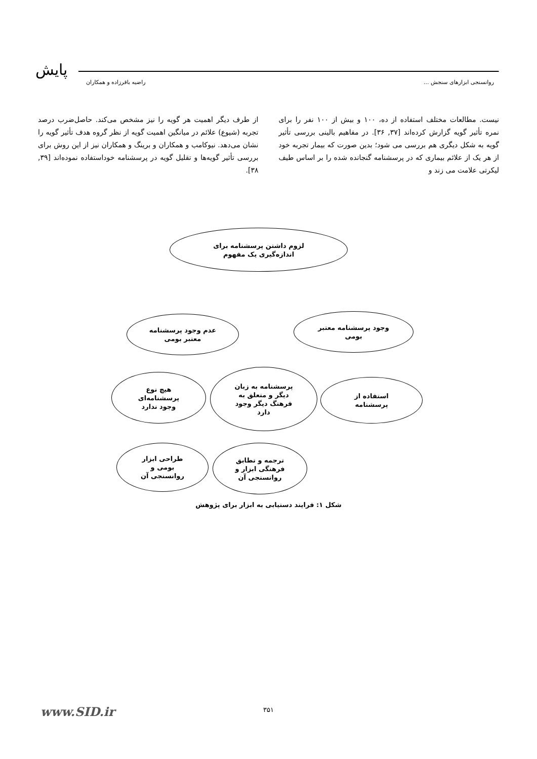پایش
روانسنجی ابزارهای سنجش ... راضیه باقرزاده و همکاران
نیست. مطالعات مختلف استفاده از ده، ۱۰۰ و بیش از ۱۰۰ نفر را برای نمره تأثیر گویه گزارش کرده‌اند [۳۷, ۳۶]. در مفاهیم بالینی بررسی تأثیر گویه به شکل دیگری هم بررسی می شود؛ بدین صورت که بیمار تجربه خود از هر یک از علائم بیماری که در پرسشنامه گنجانده شده را بر اساس طیف لیکرتی علامت می زند و
از طرف دیگر اهمیت هر گویه را نیز مشخص می‌کند. حاصل‌ضرب درصد تجربه (شیوع) علائم در میانگین اهمیت گویه از نظر گروه هدف تأثیر گویه را نشان می‌دهد. نیوکامب و همکاران و برینگ و همکاران نیز از این روش برای بررسی تأثیر گویه‌ها و تقلیل گویه در پرسشنامه خوداستفاده نموده‌اند [۳۹, ۳۸].
لزوم داشتن پرسشنامه برای
اندازه‌گیری یک مفهوم
وجود پرسشنامه معتبر
بومی
عدم وجود پرسشنامه
معتبر بومی
استفاده از
پرسشنامه
هیچ نوع
پرسشنامه‌ای
وجود ندارد
پرسشنامه به زبان
دیگر و متعلق به
فرهنگ دیگر وجود
دارد
طراحی ابزار
بومی و
روانسنجی آن
ترجمه و تطابق
فرهنگی ابزار و
روانسنجی آن
شکل ۱: فرایند دستیابی به ابزار برای پژوهش
۳۵۱ www.SID.ir